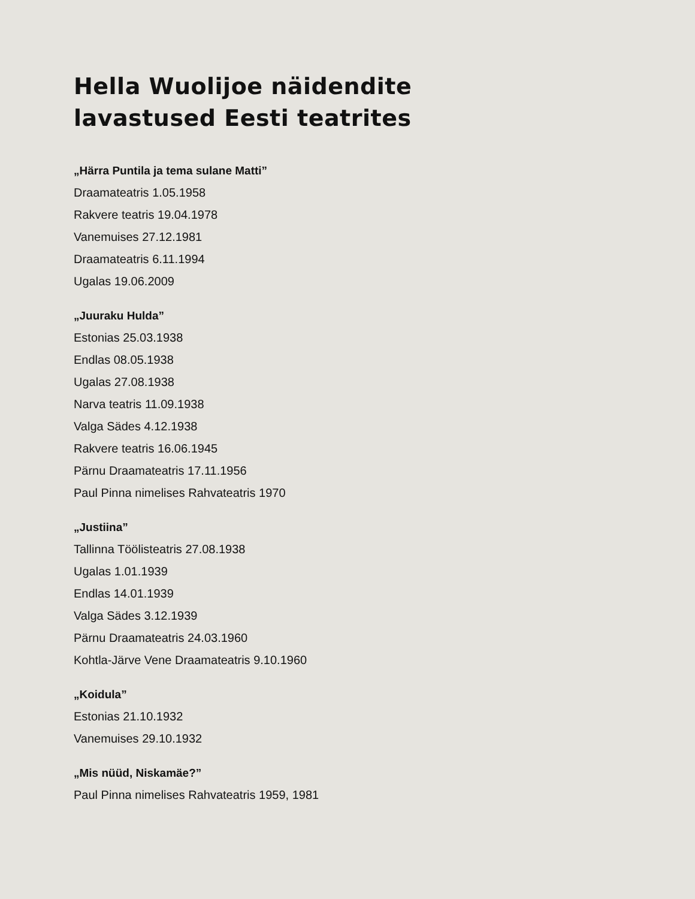Hella Wuolijoe näidendite
lavastused Eesti teatrites
„Härra Puntila ja tema sulane Matti”
Draamateatris 1.05.1958
Rakvere teatris 19.04.1978
Vanemuises 27.12.1981
Draamateatris 6.11.1994
Ugalas 19.06.2009
„Juuraku Hulda”
Estonias 25.03.1938
Endlas 08.05.1938
Ugalas 27.08.1938
Narva teatris 11.09.1938
Valga Sädes 4.12.1938
Rakvere teatris 16.06.1945
Pärnu Draamateatris 17.11.1956
Paul Pinna nimelises Rahvateatris 1970
„Justiina”
Tallinna Töölisteatris 27.08.1938
Ugalas 1.01.1939
Endlas 14.01.1939
Valga Sädes 3.12.1939
Pärnu Draamateatris 24.03.1960
Kohtla-Järve Vene Draamateatris 9.10.1960
„Koidula”
Estonias 21.10.1932
Vanemuises 29.10.1932
„Mis nüüd, Niskamäe?”
Paul Pinna nimelises Rahvateatris 1959, 1981